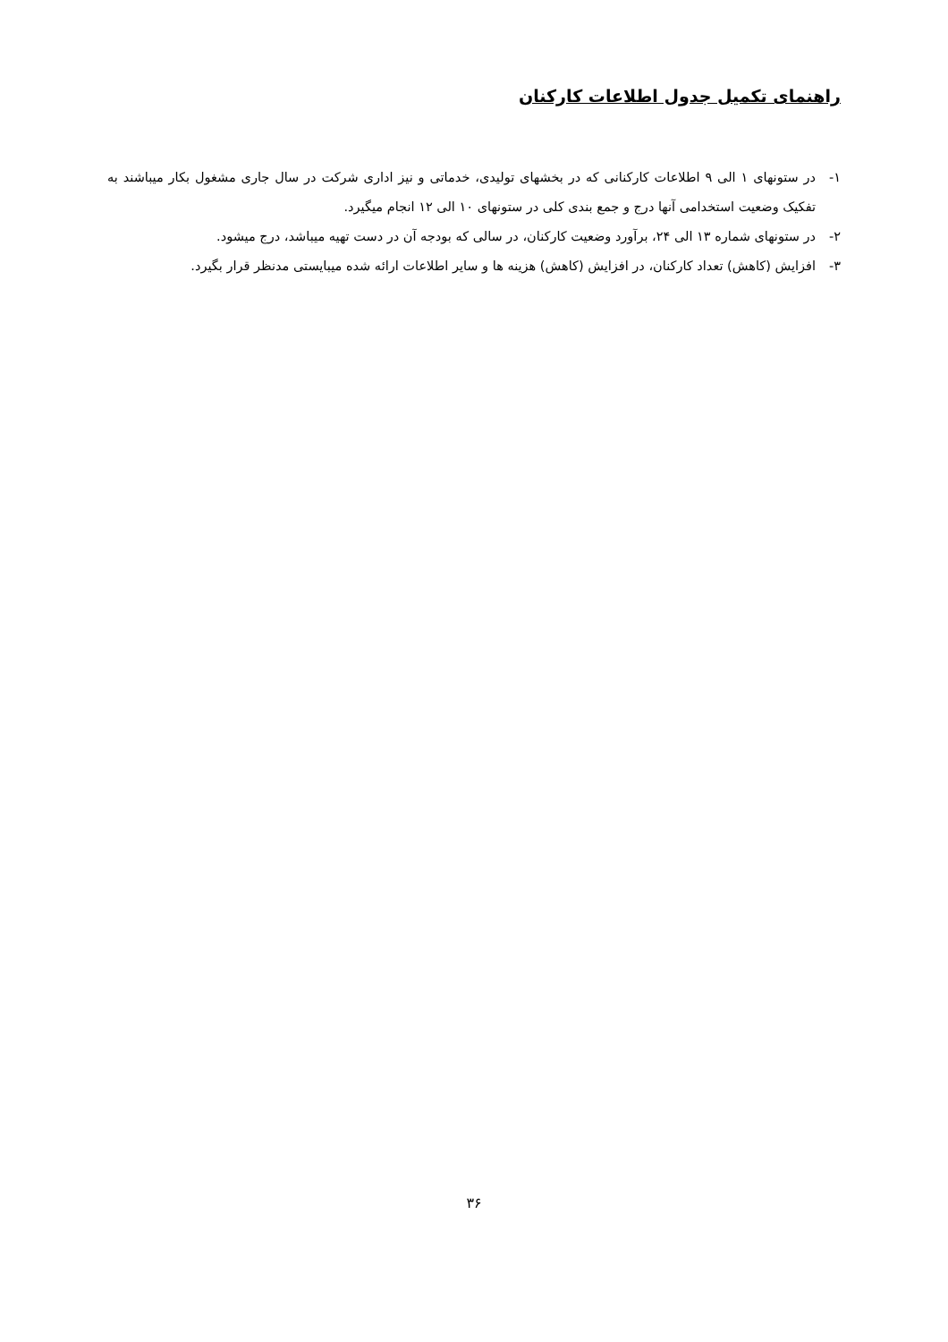راهنمای تکمیل جدول اطلاعات کارکنان
۱- در ستونهای ۱ الی ۹ اطلاعات کارکنانی که در بخشهای تولیدی، خدماتی و نیز اداری شرکت در سال جاری مشغول بکار میباشند به تفکیک وضعیت استخدامی آنها درج و جمع بندی کلی در ستونهای ۱۰ الی ۱۲ انجام میگیرد.
۲- در ستونهای شماره ۱۳ الی ۲۴، برآورد وضعیت کارکنان، در سالی که بودجه آن در دست تهیه میباشد، درج میشود.
۳- افزایش (کاهش) تعداد کارکنان، در افزایش (کاهش) هزینه ها و سایر اطلاعات ارائه شده میبایستی مدنظر قرار بگیرد.
۳۶